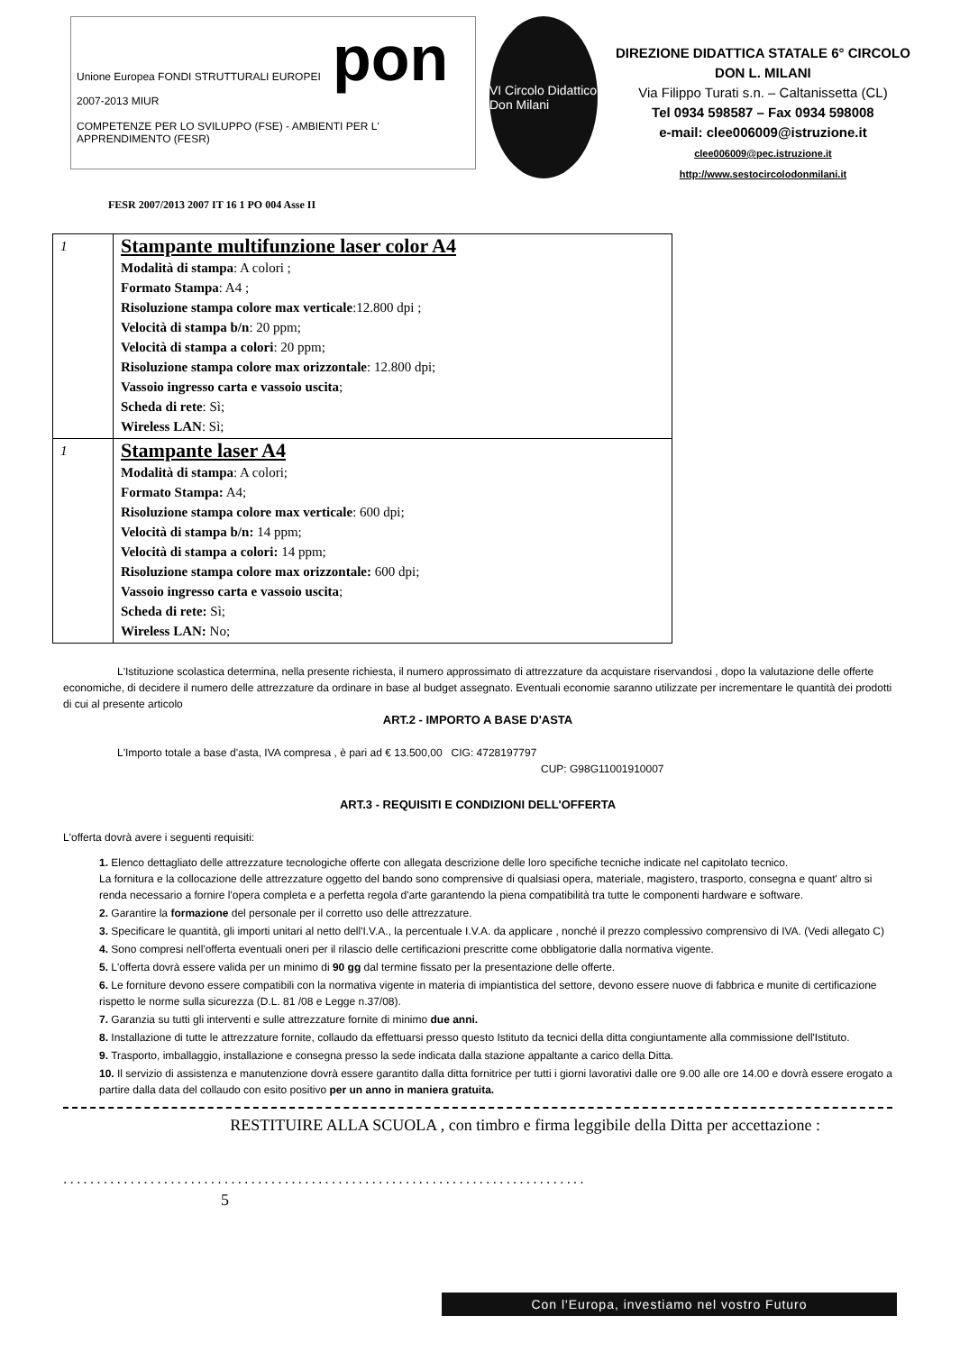Unione Europea FONDI STRUTTURALI EUROPEI pon 2007-2013 MIUR
COMPETENZE PER LO SVILUPPO (FSE) - AMBIENTI PER L' APPRENDIMENTO (FESR)
VI Circolo Didattico Don Milani
DIREZIONE DIDATTICA STATALE 6° CIRCOLO
DON L. MILANI
Via Filippo Turati s.n. – Caltanissetta (CL)
Tel 0934 598587 – Fax 0934 598008
e-mail: clee006009@istruzione.it
clee006009@pec.istruzione.it
http://www.sestocircolodonmilani.it
FESR 2007/2013 2007 IT 16 1 PO 004 Asse II
| 1 | Stampante multifunzione laser color A4 Modalità di stampa : A colori ; Formato Stampa : A4 ; Risoluzione stampa colore max verticale :12.800 dpi ; Velocità di stampa b/n : 20 ppm; Velocità di stampa a colori : 20 ppm; Risoluzione stampa colore max orizzontale : 12.800 dpi; Vassoio ingresso carta e vassoio uscita ; Scheda di rete : Sì; Wireless LAN : Sì; |
| 1 | Stampante laser A4 Modalità di stampa : A colori; Formato Stampa: A4; Risoluzione stampa colore max verticale : 600 dpi; Velocità di stampa b/n: 14 ppm; Velocità di stampa a colori: 14 ppm; Risoluzione stampa colore max orizzontale: 600 dpi; Vassoio ingresso carta e vassoio uscita ; Scheda di rete: Sì; Wireless LAN: No; |
L'Istituzione scolastica determina, nella presente richiesta, il numero approssimato di attrezzature da acquistare riservandosi , dopo la valutazione delle offerte economiche, di decidere il numero delle attrezzature da ordinare in base al budget assegnato. Eventuali economie saranno utilizzate per incrementare le quantità dei prodotti di cui al presente articolo
ART.2 - IMPORTO A BASE D'ASTA
L'Importo totale a base d'asta, IVA compresa , è pari ad € 13.500,00 CIG: 4728197797
CUP: G98G11001910007
ART.3 - REQUISITI E CONDIZIONI DELL'OFFERTA
L'offerta dovrà avere i seguenti requisiti:
1. Elenco dettagliato delle attrezzature tecnologiche offerte con allegata descrizione delle loro specifiche tecniche indicate nel capitolato tecnico.
La fornitura e la collocazione delle attrezzature oggetto del bando sono comprensive di qualsiasi opera, materiale, magistero, trasporto, consegna e quant' altro si renda necessario a fornire l'opera completa e a perfetta regola d'arte garantendo la piena compatibilità tra tutte le componenti hardware e software.
2. Garantire la formazione del personale per il corretto uso delle attrezzature.
3. Specificare le quantità, gli importi unitari al netto dell'I.V.A., la percentuale I.V.A. da applicare , nonché il prezzo complessivo comprensivo di IVA. (Vedi allegato C)
4. Sono compresi nell'offerta eventuali oneri per il rilascio delle certificazioni prescritte come obbligatorie dalla normativa vigente.
5. L'offerta dovrà essere valida per un minimo di 90 gg dal termine fissato per la presentazione delle offerte.
6. Le forniture devono essere compatibili con la normativa vigente in materia di impiantistica del settore, devono essere nuove di fabbrica e munite di certificazione rispetto le norme sulla sicurezza (D.L. 81 /08 e Legge n.37/08).
7. Garanzia su tutti gli interventi e sulle attrezzature fornite di minimo due anni.
8. Installazione di tutte le attrezzature fornite, collaudo da effettuarsi presso questo Istituto da tecnici della ditta congiuntamente alla commissione dell'Istituto.
9. Trasporto, imballaggio, installazione e consegna presso la sede indicata dalla stazione appaltante a carico della Ditta.
10. Il servizio di assistenza e manutenzione dovrà essere garantito dalla ditta fornitrice per tutti i giorni lavorativi dalle ore 9.00 alle ore 14.00 e dovrà essere erogato a partire dalla data del collaudo con esito positivo per un anno in maniera gratuita.
RESTITUIRE ALLA SCUOLA , con timbro e firma leggibile della Ditta per accettazione :
..............................................................................
5
Con l'Europa, investiamo nel vostro Futuro